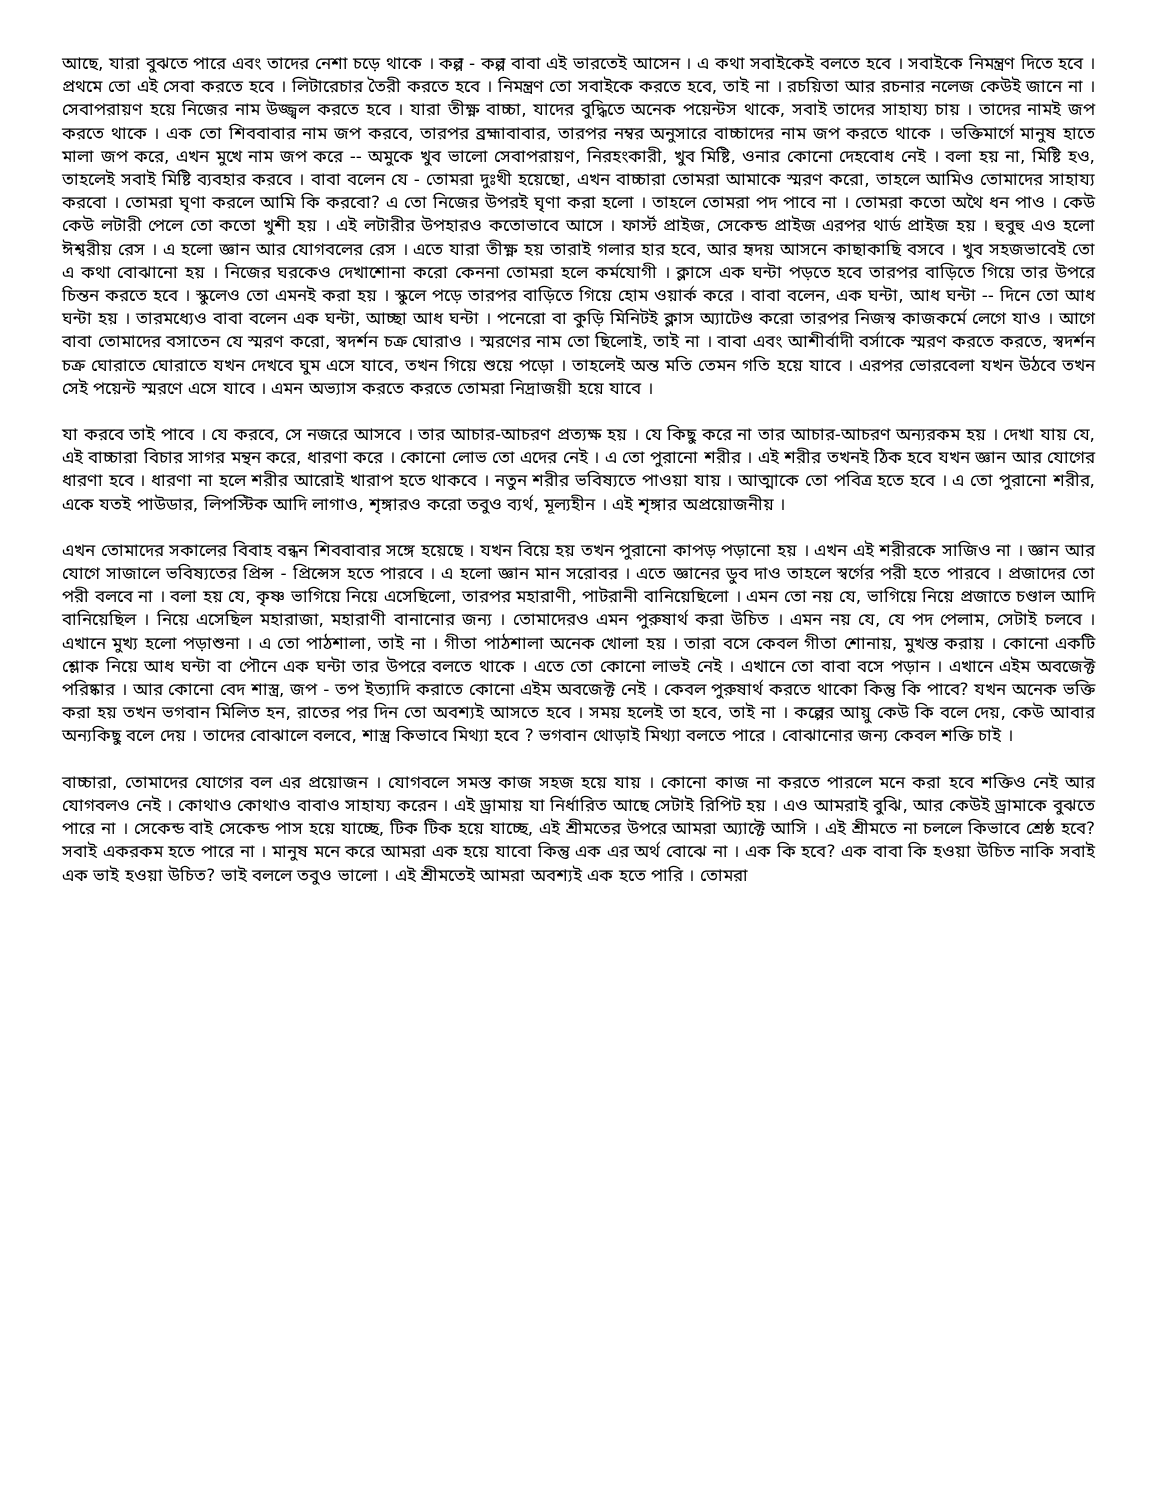আছে, যারা বুঝতে পারে এবং তাদের নেশা চড়ে থাকে । কল্প - কল্প বাবা এই ভারতেই আসেন । এ কথা সবাইকেই বলতে হবে । সবাইকে নিমন্ত্রণ দিতে হবে । প্রথমে তো এই সেবা করতে হবে । লিটারেচার তৈরী করতে হবে । নিমন্ত্রণ তো সবাইকে করতে হবে, তাই না । রচয়িতা আর রচনার নলেজ কেউই জানে না । সেবাপরায়ণ হয়ে নিজের নাম উজ্জ্বল করতে হবে । যারা তীক্ষ্ণ বাচ্চা, যাদের বুদ্ধিতে অনেক পয়েন্টস থাকে, সবাই তাদের সাহায্য চায় । তাদের নামই জপ করতে থাকে । এক তো শিববাবার নাম জপ করবে, তারপর ব্রহ্মাবাবার, তারপর নম্বর অনুসারে বাচ্চাদের নাম জপ করতে থাকে । ভক্তিমার্গে মানুষ হাতে মালা জপ করে, এখন মুখে নাম জপ করে -- অমুকে খুব ভালো সেবাপরায়ণ, নিরহংকারী, খুব মিষ্টি, ওনার কোনো দেহবোধ নেই । বলা হয় না, মিষ্টি হও, তাহলেই সবাই মিষ্টি ব্যবহার করবে । বাবা বলেন যে - তোমরা দুঃখী হয়েছো, এখন বাচ্চারা তোমরা আমাকে স্মরণ করো, তাহলে আমিও তোমাদের সাহায্য করবো । তোমরা ঘৃণা করলে আমি কি করবো? এ তো নিজের উপরই ঘৃণা করা হলো । তাহলে তোমরা পদ পাবে না । তোমরা কতো অথৈ ধন পাও । কেউ কেউ লটারী পেলে তো কতো খুশী হয় । এই লটারীর উপহারও কতোভাবে আসে । ফার্স্ট প্রাইজ, সেকেন্ড প্রাইজ এরপর থার্ড প্রাইজ হয় । হুবুহু এও হলো ঈশ্বরীয় রেস । এ হলো জ্ঞান আর যোগবলের রেস । এতে যারা তীক্ষ্ণ হয় তারাই গলার হার হবে, আর হৃদয় আসনে কাছাকাছি বসবে । খুব সহজভাবেই তো এ কথা বোঝানো হয় । নিজের ঘরকেও দেখাশোনা করো কেননা তোমরা হলে কর্মযোগী । ক্লাসে এক ঘন্টা পড়তে হবে তারপর বাড়িতে গিয়ে তার উপরে চিন্তন করতে হবে । স্কুলেও তো এমনই করা হয় । স্কুলে পড়ে তারপর বাড়িতে গিয়ে হোম ওয়ার্ক করে । বাবা বলেন, এক ঘন্টা, আধ ঘন্টা -- দিনে তো আধ ঘন্টা হয় । তারমধ্যেও বাবা বলেন এক ঘন্টা, আচ্ছা আধ ঘন্টা । পনেরো বা কুড়ি মিনিটই ক্লাস অ্যাটেণ্ড করো তারপর নিজস্ব কাজকর্মে লেগে যাও । আগে বাবা তোমাদের বসাতেন যে স্মরণ করো, স্বদর্শন চক্র ঘোরাও । স্মরণের নাম তো ছিলোই, তাই না । বাবা এবং আশীর্বাদী বর্সাকে স্মরণ করতে করতে, স্বদর্শন চক্র ঘোরাতে ঘোরাতে যখন দেখবে ঘুম এসে যাবে, তখন গিয়ে শুয়ে পড়ো । তাহলেই অন্ত মতি তেমন গতি হয়ে যাবে । এরপর ভোরবেলা যখন উঠবে তখন সেই পয়েন্ট স্মরণে এসে যাবে । এমন অভ্যাস করতে করতে তোমরা নিদ্রাজয়ী হয়ে যাবে ।
যা করবে তাই পাবে । যে করবে, সে নজরে আসবে । তার আচার-আচরণ প্রত্যক্ষ হয় । যে কিছু করে না তার আচার-আচরণ অন্যরকম হয় । দেখা যায় যে, এই বাচ্চারা বিচার সাগর মন্থন করে, ধারণা করে । কোনো লোভ তো এদের নেই । এ তো পুরানো শরীর । এই শরীর তখনই ঠিক হবে যখন জ্ঞান আর যোগের ধারণা হবে । ধারণা না হলে শরীর আরোই খারাপ হতে থাকবে । নতুন শরীর ভবিষ্যতে পাওয়া যায় । আত্মাকে তো পবিত্র হতে হবে । এ তো পুরানো শরীর, একে যতই পাউডার, লিপস্টিক আদি লাগাও, শৃঙ্গারও করো তবুও ব্যর্থ, মূল্যহীন । এই শৃঙ্গার অপ্রয়োজনীয় ।
এখন তোমাদের সকালের বিবাহ বন্ধন শিববাবার সঙ্গে হয়েছে । যখন বিয়ে হয় তখন পুরানো কাপড় পড়ানো হয় । এখন এই শরীরকে সাজিও না । জ্ঞান আর যোগে সাজালে ভবিষ্যতের প্রিন্স - প্রিন্সেস হতে পারবে । এ হলো জ্ঞান মান সরোবর । এতে জ্ঞানের ডুব দাও তাহলে স্বর্গের পরী হতে পারবে । প্রজাদের তো পরী বলবে না । বলা হয় যে, কৃষ্ণ ভাগিয়ে নিয়ে এসেছিলো, তারপর মহারাণী, পাটরানী বানিয়েছিলো । এমন তো নয় যে, ভাগিয়ে নিয়ে প্রজাতে চণ্ডাল আদি বানিয়েছিল । নিয়ে এসেছিল মহারাজা, মহারাণী বানানোর জন্য । তোমাদেরও এমন পুরুষার্থ করা উচিত । এমন নয় যে, যে পদ পেলাম, সেটাই চলবে । এখানে মুখ্য হলো পড়াশুনা । এ তো পাঠশালা, তাই না । গীতা পাঠশালা অনেক খোলা হয় । তারা বসে কেবল গীতা শোনায়, মুখস্ত করায় । কোনো একটি শ্লোক নিয়ে আধ ঘন্টা বা পৌনে এক ঘন্টা তার উপরে বলতে থাকে । এতে তো কোনো লাভই নেই । এখানে তো বাবা বসে পড়ান । এখানে এইম অবজেক্ট পরিষ্কার । আর কোনো বেদ শাস্ত্র, জপ - তপ ইত্যাদি করাতে কোনো এইম অবজেক্ট নেই । কেবল পুরুষার্থ করতে থাকো কিন্তু কি পাবে? যখন অনেক ভক্তি করা হয় তখন ভগবান মিলিত হন, রাতের পর দিন তো অবশ্যই আসতে হবে । সময় হলেই তা হবে, তাই না । কল্পের আয়ু কেউ কি বলে দেয়, কেউ আবার অন্যকিছু বলে দেয় । তাদের বোঝালে বলবে, শাস্ত্র কিভাবে মিথ্যা হবে ? ভগবান থোড়াই মিথ্যা বলতে পারে । বোঝানোর জন্য কেবল শক্তি চাই ।
বাচ্চারা, তোমাদের যোগের বল এর প্রয়োজন । যোগবলে সমস্ত কাজ সহজ হয়ে যায় । কোনো কাজ না করতে পারলে মনে করা হবে শক্তিও নেই আর যোগবলও নেই । কোথাও কোথাও বাবাও সাহায্য করেন । এই ড্রামায় যা নির্ধারিত আছে সেটাই রিপিট হয় । এও আমরাই বুঝি, আর কেউই ড্রামাকে বুঝতে পারে না । সেকেন্ড বাই সেকেন্ড পাস হয়ে যাচ্ছে, টিক টিক হয়ে যাচ্ছে, এই শ্রীমতের উপরে আমরা অ্যাক্টে আসি । এই শ্রীমতে না চললে কিভাবে শ্রেষ্ঠ হবে? সবাই একরকম হতে পারে না । মানুষ মনে করে আমরা এক হয়ে যাবো কিন্তু এক এর অর্থ বোঝে না । এক কি হবে? এক বাবা কি হওয়া উচিত নাকি সবাই এক ভাই হওয়া উচিত? ভাই বললে তবুও ভালো । এই শ্রীমতেই আমরা অবশ্যই এক হতে পারি । তোমরা